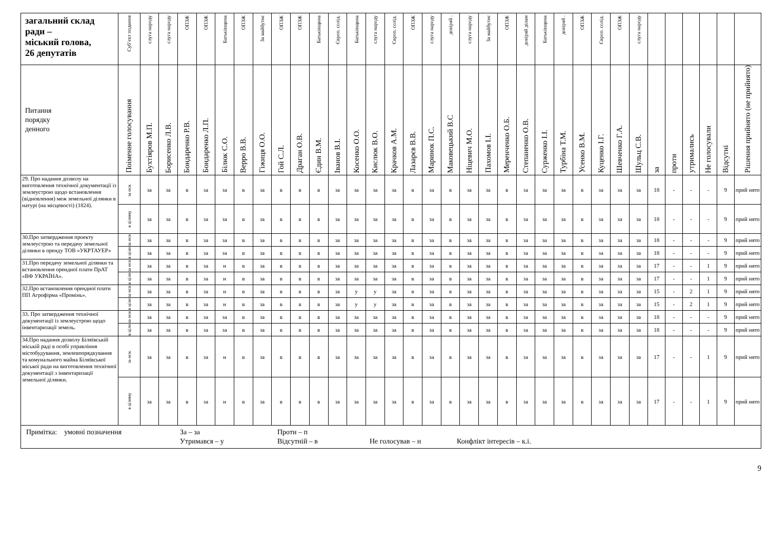| загальний склад ради – міський голова, 26 депутатів | Суб’єкт подання | слуга народу | слуга народу | ОПЗЖ | ОПЗЖ | Батьківщина | ОПЗЖ | За майбутнє | ОПЗЖ | ОПЗЖ | Батьківщина | Європ. солід. | Батьківщина | слуга народу | Європ. солід. | ОПЗЖ | слуга народу | довіряй . | слуга народу | За майбутнє | ОПЗЖ | довіряй ділам | Батьківщина | довіряй . | ОПЗЖ | Європ. солід. | ОПЗЖ | слуга народу | | | | | | |
| Питання порядку денного | Поіменне голосування | Бухтіяров М.П. | Борисенко Л.В. | Бондаренко Р.В. | Бондаренко Л.П. | Білюк С.О. | Верро В.В. | Гіжиця О.О. | Гой С.Л. | Драган О.В. | Єдин В.М. | Іванов В.І. | Косенко О.О. | Кислюк В.О. | Крачков А.М. | Лазарєв В.В. | Маринок П.С. | Маковецький В.С | Ніцевич М.О. | Пахомов І.І. | Меренченко О.Б. | Степаненко О.В. | Сурженко І.І. | Турбіна Т.М. | Усенко В.М. | Куценко І.Г. | Шевченко Г.А. | Шульц С.В. | за | проти | утримались | Не голосували | Відсутні | Рішення прийнято (не прийнято) |
| 29. Про надання дозволу на виготовлення технічної документації із землеустрою щодо встановлення (відновлення) меж земельної ділянки в натурі (на місцевості) (1824). | за осн. | за | за | в | за | за | в | за | в | в | в | за | за | за | за | в | за | в | за | за | в | за | за | за | в | за | за | за | 18 | - | - | - | 9 | прий нято |
| | в цілому | за | за | в | за | за | в | за | в | в | в | за | за | за | за | в | за | в | за | за | в | за | за | за | в | за | за | за | 18 | - | - | - | 9 | прий нято |
| 30.Про затвердження проекту землеустрою та передачу земельної ділянки в оренду ТОВ «УКРТАУЕР» | за осн | за | за | в | за | за | в | за | в | в | в | за | за | за | за | в | за | в | за | за | в | за | за | за | в | за | за | за | 18 | - | - | - | 9 | прий нято |
| | в ціло | за | за | в | за | за | в | за | в | в | в | за | за | за | за | в | за | в | за | за | в | за | за | за | в | за | за | за | 18 | - | - | - | 9 | прий нято |
| 31.Про передачу земельної ділянки та встановлення орендної плати ПрАТ «ВФ УКРАЇНА». | за осн | за | за | в | за | н | в | за | в | в | в | за | за | за | за | в | за | в | за | за | в | за | за | за | в | за | за | за | 17 | - | - | 1 | 9 | прий нято |
| | в ціло | за | за | в | за | н | в | за | в | в | в | за | за | за | за | в | за | в | за | за | в | за | за | за | в | за | за | за | 17 | - | - | 1 | 9 | прий нято |
| 32.Про встановлення орендної плати ПП Агрофірма «Промінь». | за осн | за | за | в | за | н | в | за | в | в | в | за | у | у | за | в | за | в | за | за | в | за | за | за | в | за | за | за | 15 | - | 2 | 1 | 9 | прий нято |
| | в ціло | за | за | в | за | н | в | за | в | в | в | за | у | у | за | в | за | в | за | за | в | за | за | за | в | за | за | за | 15 | - | 2 | 1 | 9 | прий нято |
| 33. Про затвердження технічної документації із землеустрою щодо інвентаризації земель. | за осн | за | за | в | за | за | в | за | в | в | в | за | за | за | за | в | за | в | за | за | в | за | за | за | в | за | за | за | 18 | - | - | - | 9 | прий нято |
| | в ціло | за | за | в | за | за | в | за | в | в | в | за | за | за | за | в | за | в | за | за | в | за | за | за | в | за | за | за | 18 | - | - | - | 9 | прий нято |
| 34.Про надання дозволу Біляївській міській раді в особі управління містобудування, землевпорядкування та комунального майна Біляївської міської ради на виготовлення технічної документації з інвентаризації земельної ділянки. | за осн. | за | за | в | за | н | в | за | в | в | в | за | за | за | за | в | за | в | за | за | в | за | за | за | в | за | за | за | 17 | - | - | 1 | 9 | прий нято |
| | в цілому | за | за | в | за | н | в | за | в | в | в | за | за | за | за | в | за | в | за | за | в | за | за | за | в | за | за | за | 17 | - | - | 1 | 9 | прий нято |
| Примітка: умовні позначення За – за Проти – п Утримався – у Відсутній – в Не голосував – н Конфлікт інтересів – к.і. | | | | | | | | | | | | | | | | | | | | | | | | | | | | | | | | | | |
9